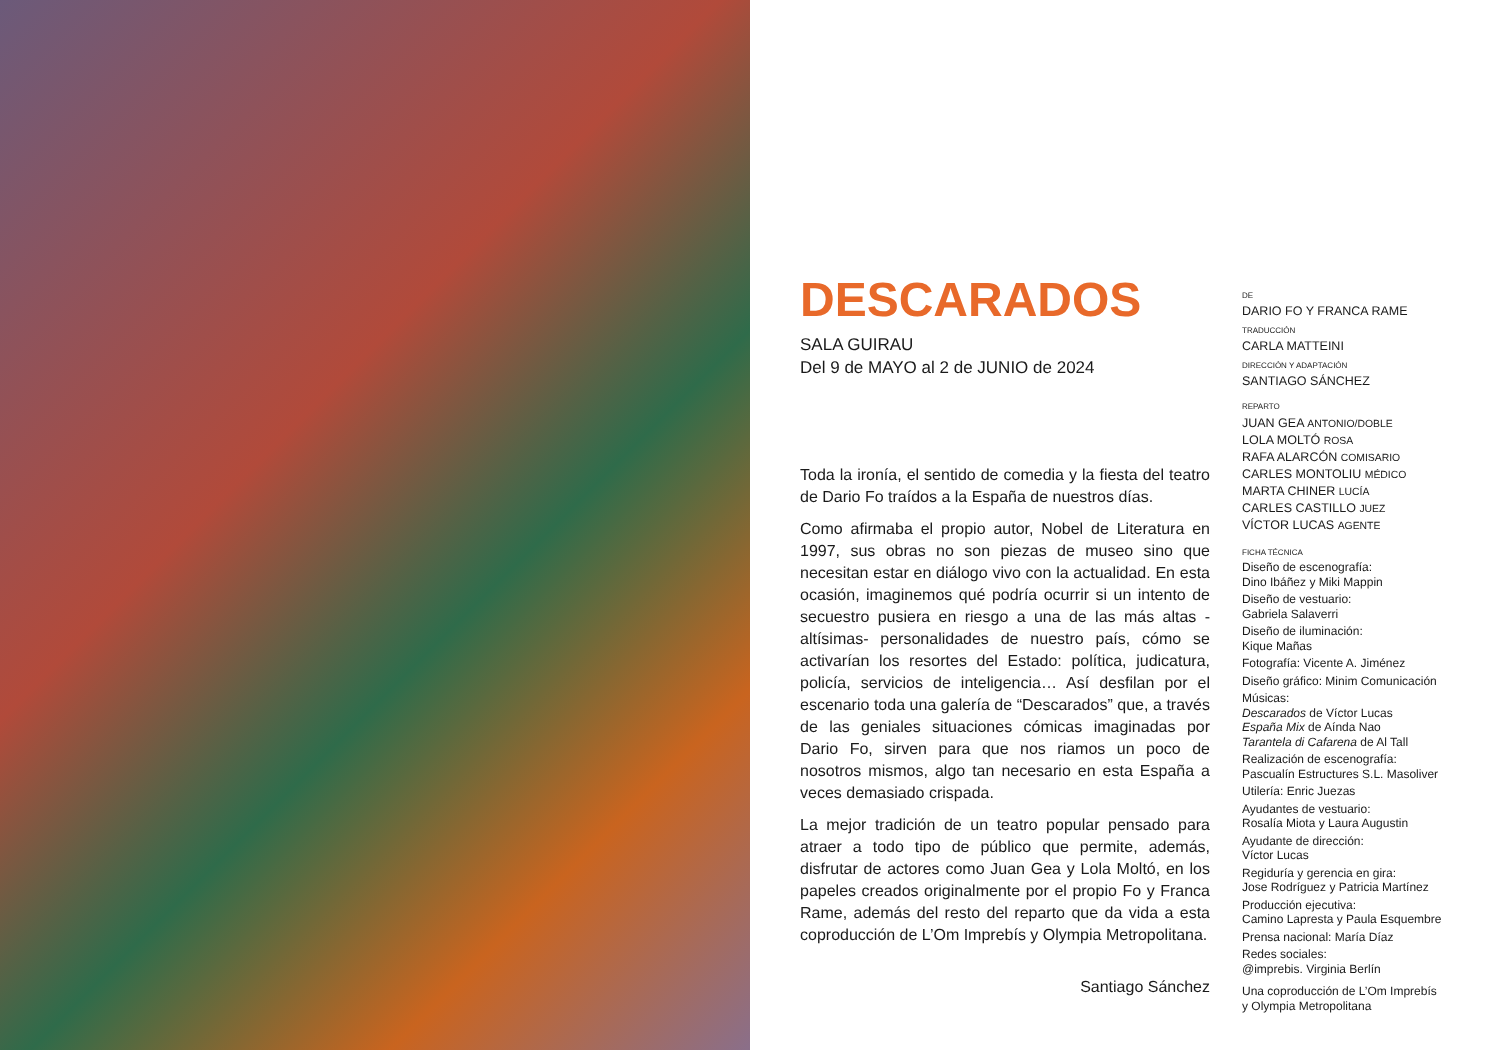DESCARADOS
SALA GUIRAU
Del 9 de MAYO al 2 de JUNIO de 2024
Toda la ironía, el sentido de comedia y la fiesta del teatro de Dario Fo traídos a la España de nuestros días.
Como afirmaba el propio autor, Nobel de Literatura en 1997, sus obras no son piezas de museo sino que necesitan estar en diálogo vivo con la actualidad. En esta ocasión, imaginemos qué podría ocurrir si un intento de secuestro pusiera en riesgo a una de las más altas -altísimas- personalidades de nuestro país, cómo se activarían los resortes del Estado: política, judicatura, policía, servicios de inteligencia… Así desfilan por el escenario toda una galería de “Descarados” que, a través de las geniales situaciones cómicas imaginadas por Dario Fo, sirven para que nos riamos un poco de nosotros mismos, algo tan necesario en esta España a veces demasiado crispada.
La mejor tradición de un teatro popular pensado para atraer a todo tipo de público que permite, además, disfrutar de actores como Juan Gea y Lola Moltó, en los papeles creados originalmente por el propio Fo y Franca Rame, además del resto del reparto que da vida a esta coproducción de L’Om Imprebís y Olympia Metropolitana.
Santiago Sánchez
DE
DARIO FO Y FRANCA RAME
TRADUCCIÓN
CARLA MATTEINI
DIRECCIÓN Y ADAPTACIÓN
SANTIAGO SÁNCHEZ
REPARTO
JUAN GEA ANTONIO/DOBLE
LOLA MOLTÓ ROSA
RAFA ALARCÓN COMISARIO
CARLES MONTOLIU MÉDICO
MARTA CHINER LUCÍA
CARLES CASTILLO JUEZ
VÍCTOR LUCAS AGENTE
FICHA TÉCNICA
Diseño de escenografía:
Dino Ibáñez y Miki Mappin
Diseño de vestuario:
Gabriela Salaverri
Diseño de iluminación:
Kique Mañas
Fotografía: Vicente A. Jiménez
Diseño gráfico: Minim Comunicación
Músicas:
Descarados de Víctor Lucas
España Mix de Aínda Nao
Tarantela di Cafarena de Al Tall
Realización de escenografía:
Pascualín Estructures S.L. Masoliver
Utilería: Enric Juezas
Ayudantes de vestuario:
Rosalía Miota y Laura Augustin
Ayudante de dirección:
Víctor Lucas
Regiduría y gerencia en gira:
Jose Rodríguez y Patricia Martínez
Producción ejecutiva:
Camino Lapresta y Paula Esquembre
Prensa nacional: María Díaz
Redes sociales:
@imprebis. Virginia Berlín
Una coproducción de L’Om Imprebís
y Olympia Metropolitana